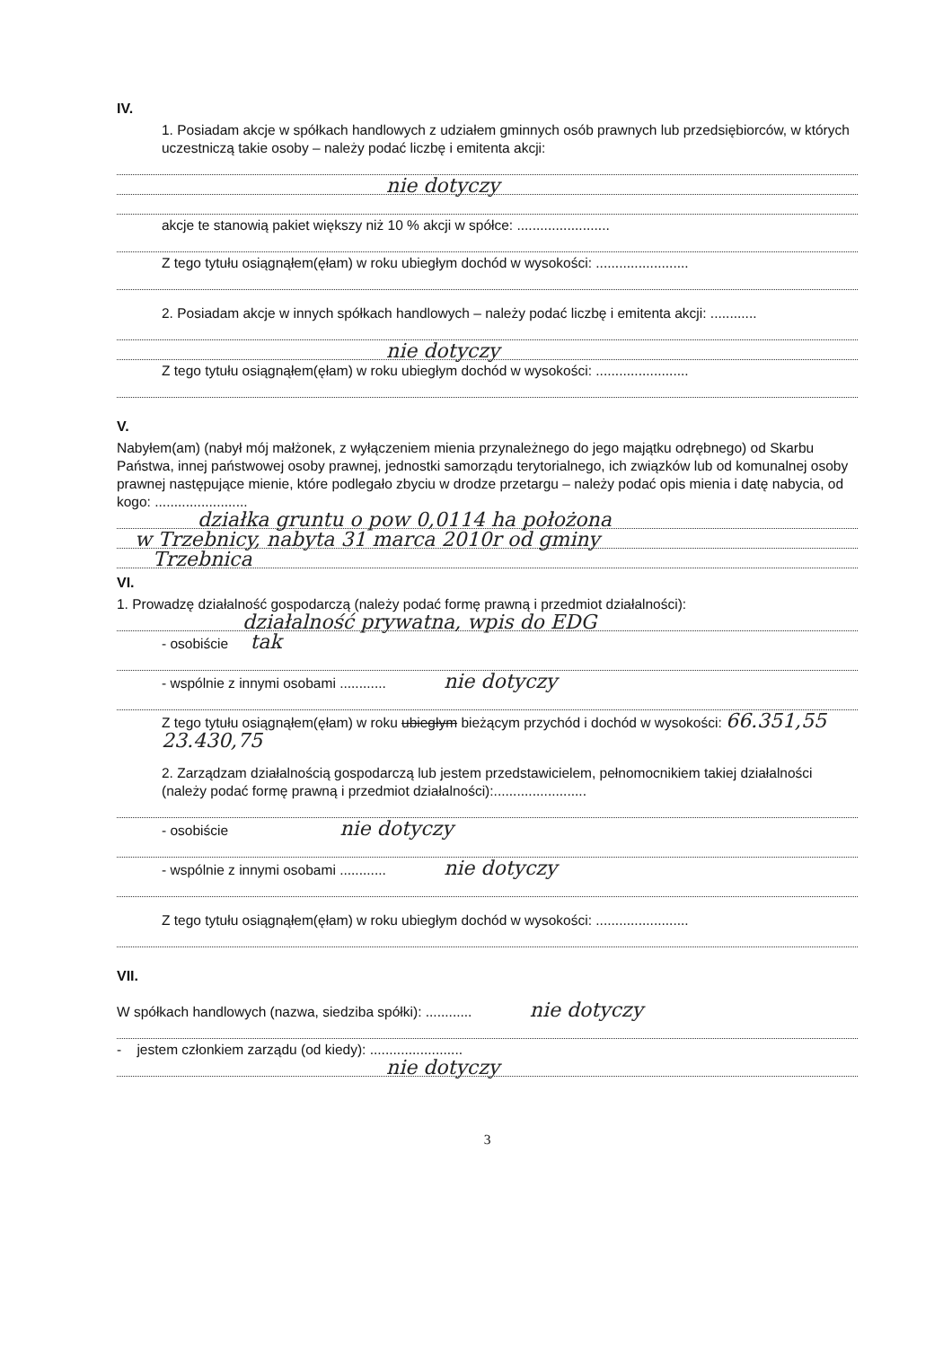IV.
1. Posiadam akcje w spółkach handlowych z udziałem gminnych osób prawnych lub przedsiębiorców, w których uczestniczą takie osoby – należy podać liczbę i emitenta akcji:
nie dotyczy
akcje te stanowią pakiet większy niż 10 % akcji w spółce: ........................
Z tego tytułu osiągnąłem(ęłam) w roku ubiegłym dochód w wysokości: ........................
2. Posiadam akcje w innych spółkach handlowych – należy podać liczbę i emitenta akcji: ............
nie dotyczy
Z tego tytułu osiągnąłem(ęłam) w roku ubiegłym dochód w wysokości: ........................
V.
Nabyłem(am) (nabył mój małżonek, z wyłączeniem mienia przynależnego do jego majątku odrębnego) od Skarbu Państwa, innej państwowej osoby prawnej, jednostki samorządu terytorialnego, ich związków lub od komunalnej osoby prawnej następujące mienie, które podlegało zbyciu w drodze przetargu – należy podać opis mienia i datę nabycia, od kogo: ........................
działka gruntu o pow 0,0114 ha położona
w Trzebnicy, nabyta 31 marca 2010r od gminy
Trzebnica
VI.
1. Prowadzę działalność gospodarczą (należy podać formę prawną i przedmiot działalności):
działalność prywatna, wpis do EDG
- osobiście tak
- wspólnie z innymi osobami ............ nie dotyczy
Z tego tytułu osiągnąłem(ęłam) w roku ubiegłym bieżącym przychód i dochód w wysokości: 66.351,55 23.430,75
2. Zarządzam działalnością gospodarczą lub jestem przedstawicielem, pełnomocnikiem takiej działalności (należy podać formę prawną i przedmiot działalności):........................
- osobiście nie dotyczy
- wspólnie z innymi osobami ............ nie dotyczy
Z tego tytułu osiągnąłem(ęłam) w roku ubiegłym dochód w wysokości: ........................
VII.
W spółkach handlowych (nazwa, siedziba spółki): ............ nie dotyczy
- jestem członkiem zarządu (od kiedy): ........................
nie dotyczy
3